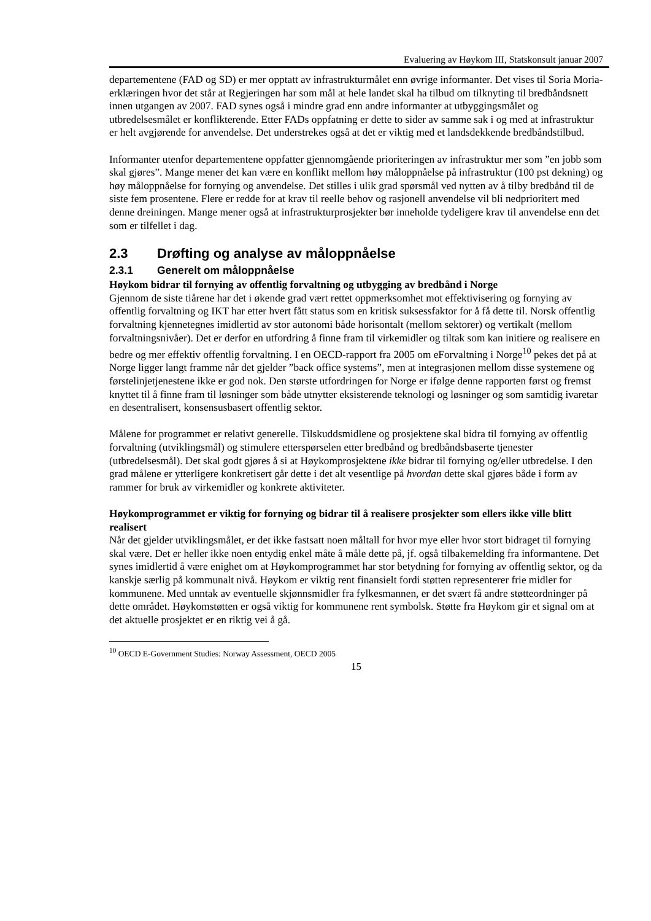Evaluering av Høykom III, Statskonsult januar 2007
departementene (FAD og SD) er mer opptatt av infrastrukturmålet enn øvrige informanter. Det vises til Soria Moria-erklæringen hvor det står at Regjeringen har som mål at hele landet skal ha tilbud om tilknyting til bredbåndsnett innen utgangen av 2007. FAD synes også i mindre grad enn andre informanter at utbyggingsmålet og utbredelsesmålet er konflikterende. Etter FADs oppfatning er dette to sider av samme sak i og med at infrastruktur er helt avgjørende for anvendelse. Det understrekes også at det er viktig med et landsdekkende bredbåndstilbud.
Informanter utenfor departementene oppfatter gjennomgående prioriteringen av infrastruktur mer som ”en jobb som skal gjøres”. Mange mener det kan være en konflikt mellom høy måloppnåelse på infrastruktur (100 pst dekning) og høy måloppnåelse for fornying og anvendelse. Det stilles i ulik grad spørsmål ved nytten av å tilby bredbånd til de siste fem prosentene. Flere er redde for at krav til reelle behov og rasjonell anvendelse vil bli nedprioritert med denne dreiningen. Mange mener også at infrastrukturprosjekter bør inneholde tydeligere krav til anvendelse enn det som er tilfellet i dag.
2.3 Drøfting og analyse av måloppnåelse
2.3.1 Generelt om måloppnåelse
Høykom bidrar til fornying av offentlig forvaltning og utbygging av bredbånd i Norge
Gjennom de siste tiårene har det i økende grad vært rettet oppmerksomhet mot effektivisering og fornying av offentlig forvaltning og IKT har etter hvert fått status som en kritisk suksessfaktor for å få dette til. Norsk offentlig forvaltning kjennetegnes imidlertid av stor autonomi både horisontalt (mellom sektorer) og vertikalt (mellom forvaltningsnivåer). Det er derfor en utfordring å finne fram til virkemidler og tiltak som kan initiere og realisere en bedre og mer effektiv offentlig forvaltning. I en OECD-rapport fra 2005 om eForvaltning i Norge<sup>10</sup> pekes det på at Norge ligger langt framme når det gjelder ”back office systems”, men at integrasjonen mellom disse systemene og førstelinjetjenestene ikke er god nok. Den største utfordringen for Norge er ifølge denne rapporten først og fremst knyttet til å finne fram til løsninger som både utnytter eksisterende teknologi og løsninger og som samtidig ivaretar en desentralisert, konsensusbasert offentlig sektor.
Målene for programmet er relativt generelle. Tilskuddsmidlene og prosjektene skal bidra til fornying av offentlig forvaltning (utviklingsmål) og stimulere etterspørselen etter bredbånd og bredbåndsbaserte tjenester (utbredelsesmål). Det skal godt gjøres å si at Høykomprosjektene ikke bidrar til fornying og/eller utbredelse. I den grad målene er ytterligere konkretisert går dette i det alt vesentlige på hvordan dette skal gjøres både i form av rammer for bruk av virkemidler og konkrete aktiviteter.
Høykomprogrammet er viktig for fornying og bidrar til å realisere prosjekter som ellers ikke ville blitt realisert
Når det gjelder utviklingsmålet, er det ikke fastsatt noen måltall for hvor mye eller hvor stort bidraget til fornying skal være. Det er heller ikke noen entydig enkel måte å måle dette på, jf. også tilbakemelding fra informantene. Det synes imidlertid å være enighet om at Høykomprogrammet har stor betydning for fornying av offentlig sektor, og da kanskje særlig på kommunalt nivå. Høykom er viktig rent finansielt fordi støtten representerer frie midler for kommunene. Med unntak av eventuelle skjønnsmidler fra fylkesmannen, er det svært få andre støtteordninger på dette området. Høykomstøtten er også viktig for kommunene rent symbolsk. Støtte fra Høykom gir et signal om at det aktuelle prosjektet er en riktig vei å gå.
<sup>10</sup> OECD E-Government Studies: Norway Assessment, OECD 2005
15